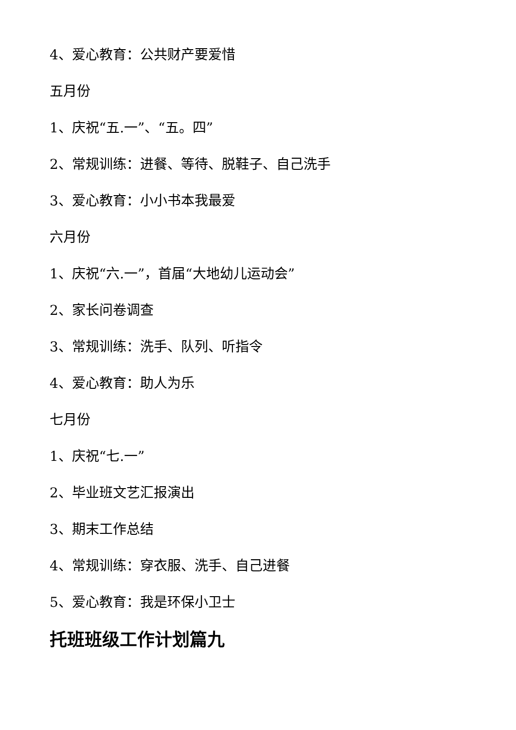4、爱心教育：公共财产要爱惜
五月份
1、庆祝“五.一”、“五。四”
2、常规训练：进餐、等待、脱鞋子、自己洗手
3、爱心教育：小小书本我最爱
六月份
1、庆祝“六.一”，首届“大地幼儿运动会”
2、家长问卷调查
3、常规训练：洗手、队列、听指令
4、爱心教育：助人为乐
七月份
1、庆祝“七.一”
2、毕业班文艺汇报演出
3、期末工作总结
4、常规训练：穿衣服、洗手、自己进餐
5、爱心教育：我是环保小卫士
托班班级工作计划篇九